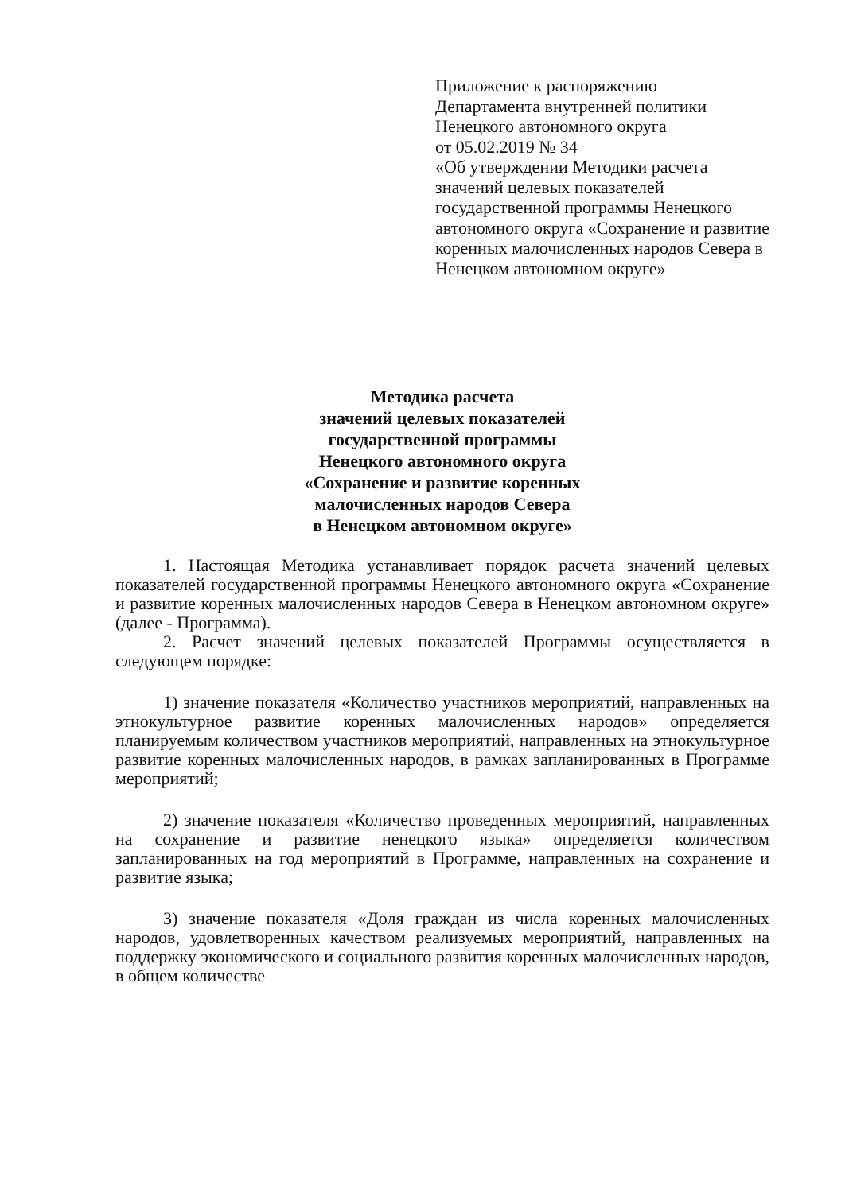Приложение к распоряжению
Департамента внутренней политики
Ненецкого автономного округа
от 05.02.2019 № 34
«Об утверждении Методики расчета значений целевых показателей государственной программы Ненецкого автономного округа «Сохранение и развитие коренных малочисленных народов Севера в Ненецком автономном округе»
Методика расчета
значений целевых показателей
государственной программы
Ненецкого автономного округа
«Сохранение и развитие коренных
малочисленных народов Севера
в Ненецком автономном округе»
1. Настоящая Методика устанавливает порядок расчета значений целевых показателей государственной программы Ненецкого автономного округа «Сохранение и развитие коренных малочисленных народов Севера в Ненецком автономном округе» (далее - Программа).
2. Расчет значений целевых показателей Программы осуществляется в следующем порядке:
1) значение показателя «Количество участников мероприятий, направленных на этнокультурное развитие коренных малочисленных народов» определяется планируемым количеством участников мероприятий, направленных на этнокультурное развитие коренных малочисленных народов, в рамках запланированных в Программе мероприятий;
2) значение показателя «Количество проведенных мероприятий, направленных на сохранение и развитие ненецкого языка» определяется количеством запланированных на год мероприятий в Программе, направленных на сохранение и развитие языка;
3) значение показателя «Доля граждан из числа коренных малочисленных народов, удовлетворенных качеством реализуемых мероприятий, направленных на поддержку экономического и социального развития коренных малочисленных народов, в общем количестве